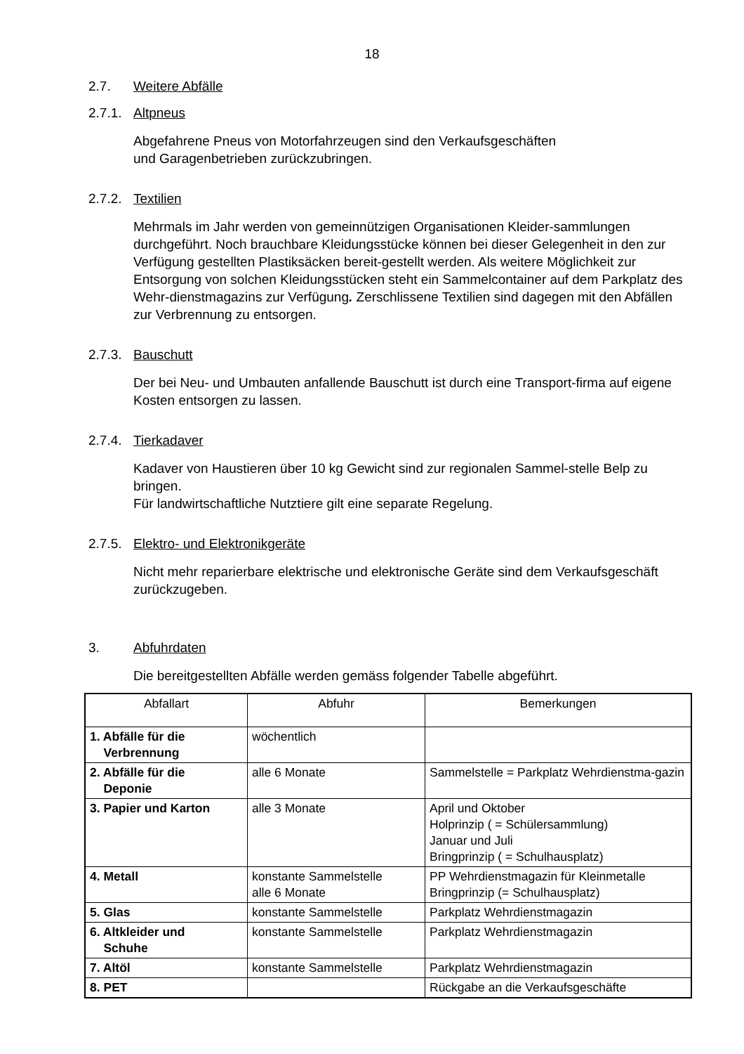18
2.7. Weitere Abfälle
2.7.1. Altpneus
Abgefahrene Pneus von Motorfahrzeugen sind den Verkaufsgeschäften
und Garagenbetrieben zurückzubringen.
2.7.2. Textilien
Mehrmals im Jahr werden von gemeinnützigen Organisationen Kleider-sammlungen durchgeführt. Noch brauchbare Kleidungsstücke können bei dieser Gelegenheit in den zur Verfügung gestellten Plastiksäcken bereit-gestellt werden. Als weitere Möglichkeit zur Entsorgung von solchen Kleidungsstücken steht ein Sammelcontainer auf dem Parkplatz des Wehr-dienstmagazins zur Verfügung. Zerschlissene Textilien sind dagegen mit den Abfällen zur Verbrennung zu entsorgen.
2.7.3. Bauschutt
Der bei Neu- und Umbauten anfallende Bauschutt ist durch eine Transport-firma auf eigene Kosten entsorgen zu lassen.
2.7.4. Tierkadaver
Kadaver von Haustieren über 10 kg Gewicht sind zur regionalen Sammel-stelle Belp zu bringen.
Für landwirtschaftliche Nutztiere gilt eine separate Regelung.
2.7.5. Elektro- und Elektronikgeräte
Nicht mehr reparierbare elektrische und elektronische Geräte sind dem Verkaufsgeschäft zurückzugeben.
3. Abfuhrdaten
Die bereitgestellten Abfälle werden gemäss folgender Tabelle abgeführt.
| Abfallart | Abfuhr | Bemerkungen |
| --- | --- | --- |
| 1. Abfälle für die Verbrennung | wöchentlich | |
| 2. Abfälle für die Deponie | alle 6 Monate | Sammelstelle = Parkplatz Wehrdienstma-gazin |
| 3. Papier und Karton | alle 3 Monate | April und Oktober Holprinzip ( = Schülersammlung) Januar und Juli Bringprinzip ( = Schulhausplatz) |
| 4. Metall | konstante Sammelstelle alle 6 Monate | PP Wehrdienstmagazin für Kleinmetalle Bringprinzip (= Schulhausplatz) |
| 5. Glas | konstante Sammelstelle | Parkplatz Wehrdienstmagazin |
| 6. Altkleider und Schuhe | konstante Sammelstelle | Parkplatz Wehrdienstmagazin |
| 7. Altöl | konstante Sammelstelle | Parkplatz Wehrdienstmagazin |
| 8. PET | | Rückgabe an die Verkaufsgeschäfte |